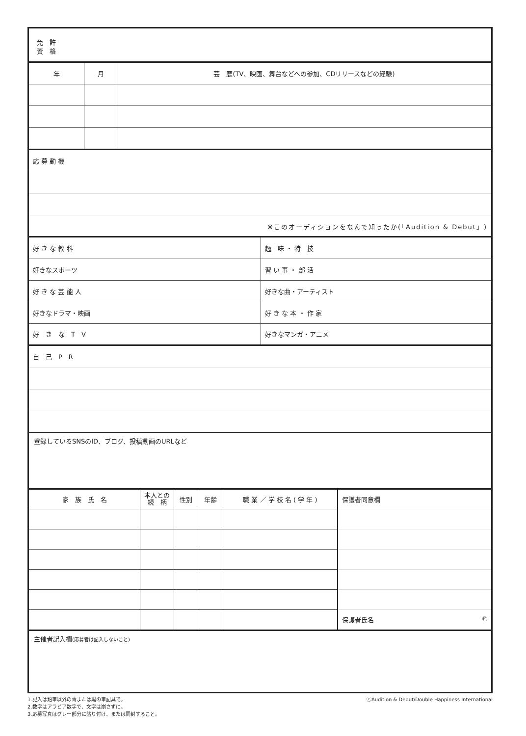免　許
資　格
| 年 | 月 | 芸 歴(TV、映画、舞台などへの参加、CDリリースなどの経験) |
| --- | --- | --- |
| 応 募 動 機 |
| ※このオーディションをなんで知ったか(「Audition & Debut」) |
| 好 き な 教 科 | 趣 味 ・ 特 技 |
| 好きなスポーツ | 習 い 事 ・ 部 活 |
| 好 き な 芸 能 人 | 好きな曲・アーティスト |
| 好きなドラマ・映画 | 好 き な 本 ・ 作 家 |
| 好 き な T V | 好きなマンガ・アニメ |
| 自 己 P R |
登録しているSNSのID、ブログ、投稿動画のURLなど
| 家 族 氏 名 | 本人との 続 柄 | 性別 | 年齢 | 職 業 ／ 学 校 名 ( 学 年 ) |
| --- | --- | --- | --- | --- |
| 保護者同意欄 |
| 保護者氏名 ㊞ |
主催者記入欄(応募者は記入しないこと)
1.記入は鉛筆以外の青または黒の筆記具で。
2.数字はアラビア数字で、文字は崩さずに。
3.応募写真はグレー部分に貼り付け、または同封すること。
ⓒAudition & Debut/Double Happiness International